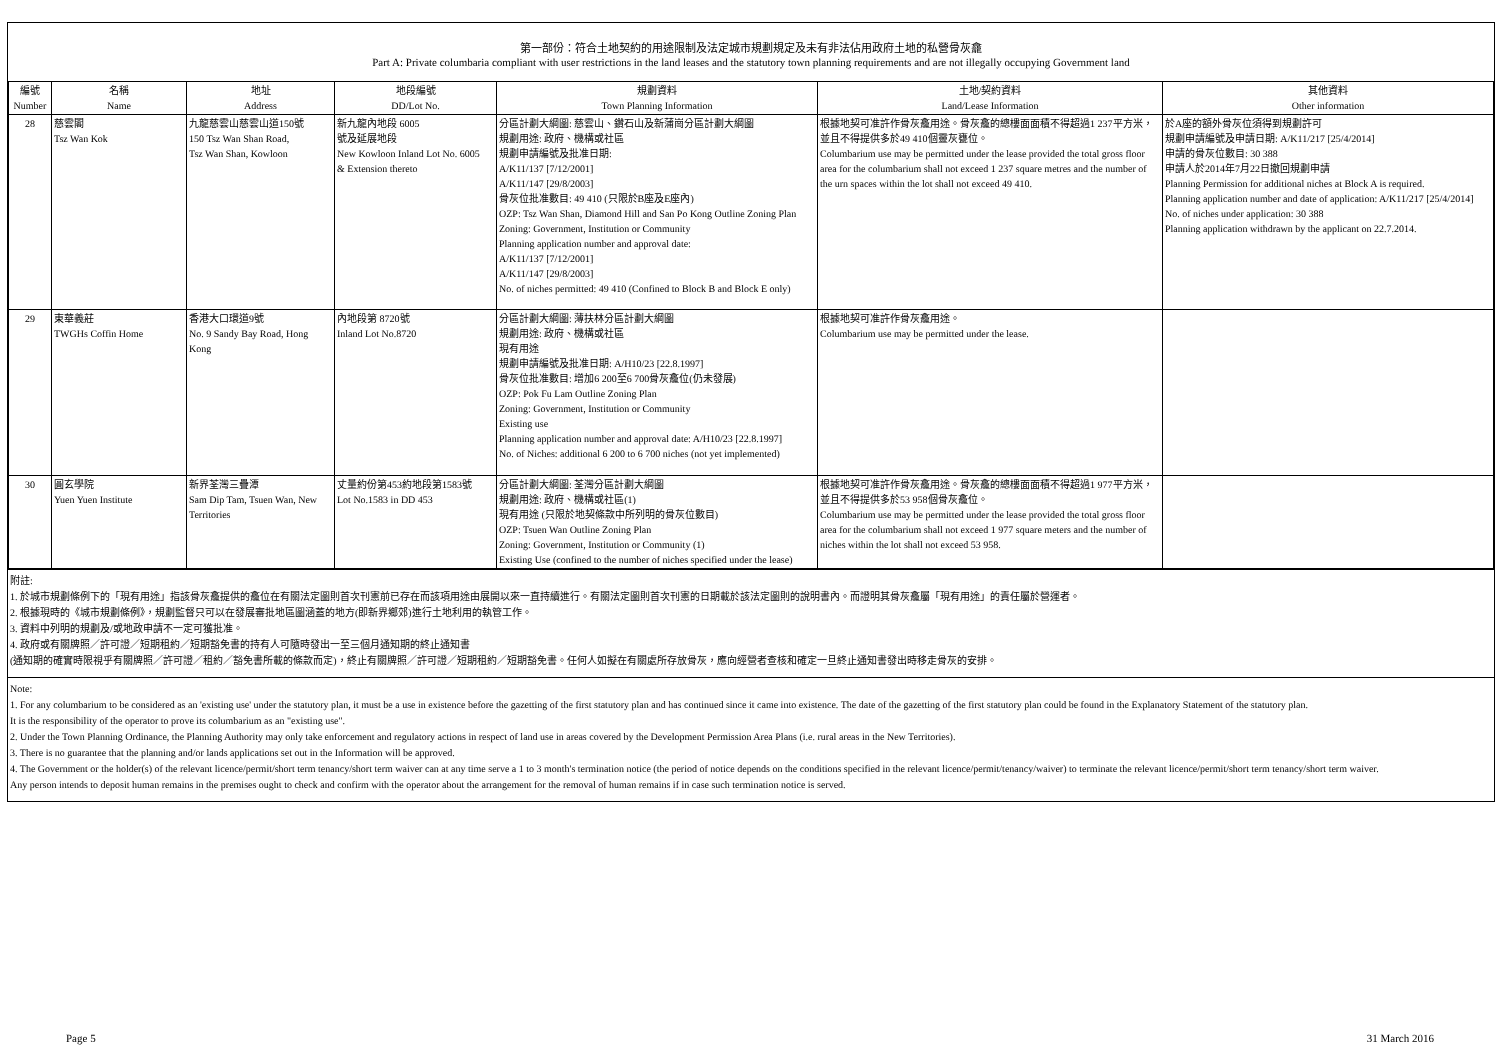第一部份：符合土地契約的用途限制及法定城市規劃規定及未有非法佔用政府土地的私營骨灰龕
Part A: Private columbaria compliant with user restrictions in the land leases and the statutory town planning requirements and are not illegally occupying Government land
| 編號 Number | 名稱 Name | 地址 Address | 地段編號 DD/Lot No. | 規劃資料 Town Planning Information | 土地/契約資料 Land/Lease Information | 其他資料 Other information |
| --- | --- | --- | --- | --- | --- | --- |
| 28 | 慈雲閣 Tsz Wan Kok | 九龍慈雲山慈雲山道150號 150 Tsz Wan Shan Road, Tsz Wan Shan, Kowloon | 新九龍內地段 6005 號及延展地段 New Kowloon Inland Lot No. 6005 & Extension thereto | 分區計劃大綱圖: 慈雲山、鑽石山及新蒲崗分區計劃大綱圖 規劃用途: 政府、機構或社區 規劃申請編號及批准日期: A/K11/137 [7/12/2001] A/K11/147 [29/8/2003] 骨灰位批准數目: 49 410 (只限於B座及E座內) OZP: Tsz Wan Shan, Diamond Hill and San Po Kong Outline Zoning Plan Zoning: Government, Institution or Community Planning application number and approval date: A/K11/137 [7/12/2001] A/K11/147 [29/8/2003] No. of niches permitted: 49 410 (Confined to Block B and Block E only) | 根據地契可准許作骨灰龕用途。骨灰龕的總樓面面積不得超過1 237平方米，並且不得提供多於49 410個靈灰甕位。 Columbarium use may be permitted under the lease provided the total gross floor area for the columbarium shall not exceed 1 237 square metres and the number of the urn spaces within the lot shall not exceed 49 410. | 於A座的額外骨灰位須得到規劃許可 規劃申請編號及申請日期: A/K11/217 [25/4/2014] 申請的骨灰位數目: 30 388 申請人於2014年7月22日撤回規劃申請 Planning Permission for additional niches at Block A is required. Planning application number and date of application: A/K11/217 [25/4/2014] No. of niches under application: 30 388 Planning application withdrawn by the applicant on 22.7.2014. |
| 29 | 東華義莊 TWGHs Coffin Home | 香港大口環道9號 No. 9 Sandy Bay Road, Hong Kong | 內地段第 8720號 Inland Lot No.8720 | 分區計劃大綱圖: 薄扶林分區計劃大綱圖 規劃用途: 政府、機構或社區 現有用途 規劃申請編號及批准日期: A/H10/23 [22.8.1997] 骨灰位批准數目: 增加6 200至6 700骨灰龕位(仍未發展) OZP: Pok Fu Lam Outline Zoning Plan Zoning: Government, Institution or Community Existing use Planning application number and approval date: A/H10/23 [22.8.1997] No. of Niches: additional 6 200 to 6 700 niches (not yet implemented) | 根據地契可准許作骨灰龕用途。 Columbarium use may be permitted under the lease. | |
| 30 | 圓玄學院 Yuen Yuen Institute | 新界荃灣三疊潭 Sam Dip Tam, Tsuen Wan, New Territories | 丈量約份第453約地段第1583號 Lot No.1583 in DD 453 | 分區計劃大綱圖: 荃灣分區計劃大綱圖 規劃用途: 政府、機構或社區(1) 現有用途 (只限於地契條款中所列明的骨灰位數目) OZP: Tsuen Wan Outline Zoning Plan Zoning: Government, Institution or Community (1) Existing Use (confined to the number of niches specified under the lease) | 根據地契可准許作骨灰龕用途。骨灰龕的總樓面面積不得超過1 977平方米，並且不得提供多於53 958個骨灰龕位。 Columbarium use may be permitted under the lease provided the total gross floor area for the columbarium shall not exceed 1 977 square meters and the number of niches within the lot shall not exceed 53 958. | |
附註:
1. 於城市規劃條例下的「現有用途」指該骨灰龕提供的龕位在有關法定圖則首次刊憲前已存在而該項用途由展開以來一直持續進行。有關法定圖則首次刊憲的日期載於該法定圖則的說明書內。而證明其骨灰龕屬「現有用途」的責任屬於營運者。
2. 根據現時的《城市規劃條例》，規劃監督只可以在發展審批地區圖涵蓋的地方(即新界鄉郊)進行土地利用的執管工作。
3. 資料中列明的規劃及/或地政申請不一定可獲批准。
4. 政府或有關牌照／許可證／短期租約／短期豁免書的持有人可隨時發出一至三個月通知期的終止通知書
(通知期的確實時限視乎有關牌照／許可證／租約／豁免書所載的條款而定)，終止有關牌照／許可證／短期租約／短期豁免書。任何人如擬在有關處所存放骨灰，應向經營者查核和確定一旦終止通知書發出時移走骨灰的安排。
Note:
1. For any columbarium to be considered as an 'existing use' under the statutory plan, it must be a use in existence before the gazetting of the first statutory plan and has continued since it came into existence. The date of the gazetting of the first statutory plan could be found in the Explanatory Statement of the statutory plan.
It is the responsibility of the operator to prove its columbarium as an "existing use".
2. Under the Town Planning Ordinance, the Planning Authority may only take enforcement and regulatory actions in respect of land use in areas covered by the Development Permission Area Plans (i.e. rural areas in the New Territories).
3. There is no guarantee that the planning and/or lands applications set out in the Information will be approved.
4. The Government or the holder(s) of the relevant licence/permit/short term tenancy/short term waiver can at any time serve a 1 to 3 month's termination notice (the period of notice depends on the conditions specified in the relevant licence/permit/tenancy/waiver) to terminate the relevant licence/permit/short term tenancy/short term waiver.
Any person intends to deposit human remains in the premises ought to check and confirm with the operator about the arrangement for the removal of human remains if in case such termination notice is served.
Page 5 31 March 2016